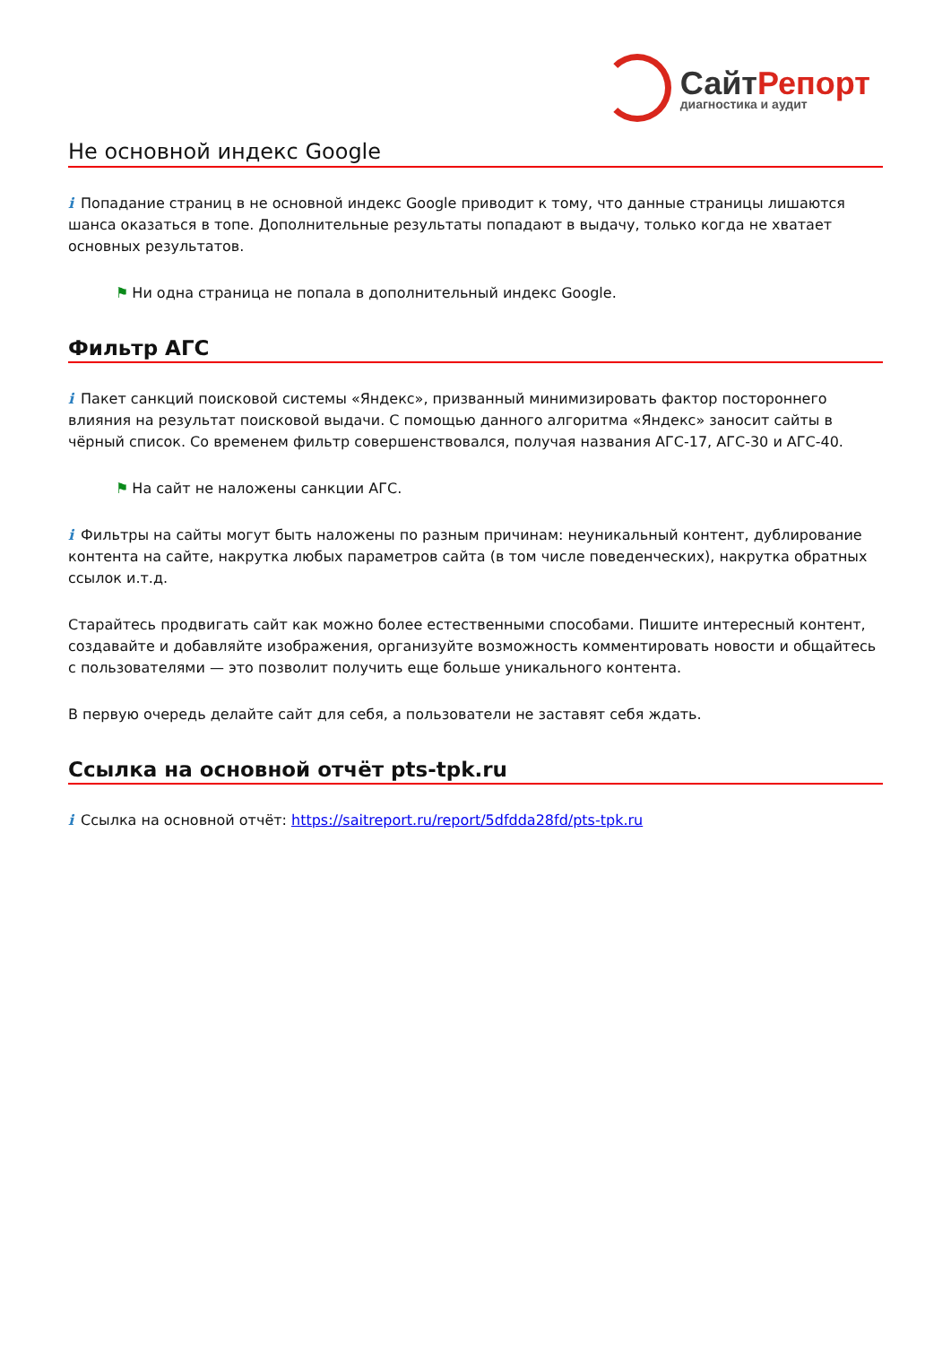СайтРепорт
диагностика и аудит
Не основной индекс Google
i Попадание страниц в не основной индекс Google приводит к тому, что данные страницы лишаются шанса оказаться в топе. Дополнительные результаты попадают в выдачу, только когда не хватает основных результатов.
⚑ Ни одна страница не попала в дополнительный индекс Google.
Фильтр АГС
i Пакет санкций поисковой системы «Яндекс», призванный минимизировать фактор постороннего влияния на результат поисковой выдачи. С помощью данного алгоритма «Яндекс» заносит сайты в чёрный список. Со временем фильтр совершенствовался, получая названия АГС-17, АГС-30 и АГС-40.
⚑ На сайт не наложены санкции АГС.
i Фильтры на сайты могут быть наложены по разным причинам: неуникальный контент, дублирование контента на сайте, накрутка любых параметров сайта (в том числе поведенческих), накрутка обратных ссылок и.т.д.
Старайтесь продвигать сайт как можно более естественными способами. Пишите интересный контент, создавайте и добавляйте изображения, организуйте возможность комментировать новости и общайтесь с пользователями — это позволит получить еще больше уникального контента.
В первую очередь делайте сайт для себя, а пользователи не заставят себя ждать.
Ссылка на основной отчёт pts-tpk.ru
i Ссылка на основной отчёт: https://saitreport.ru/report/5dfdda28fd/pts-tpk.ru